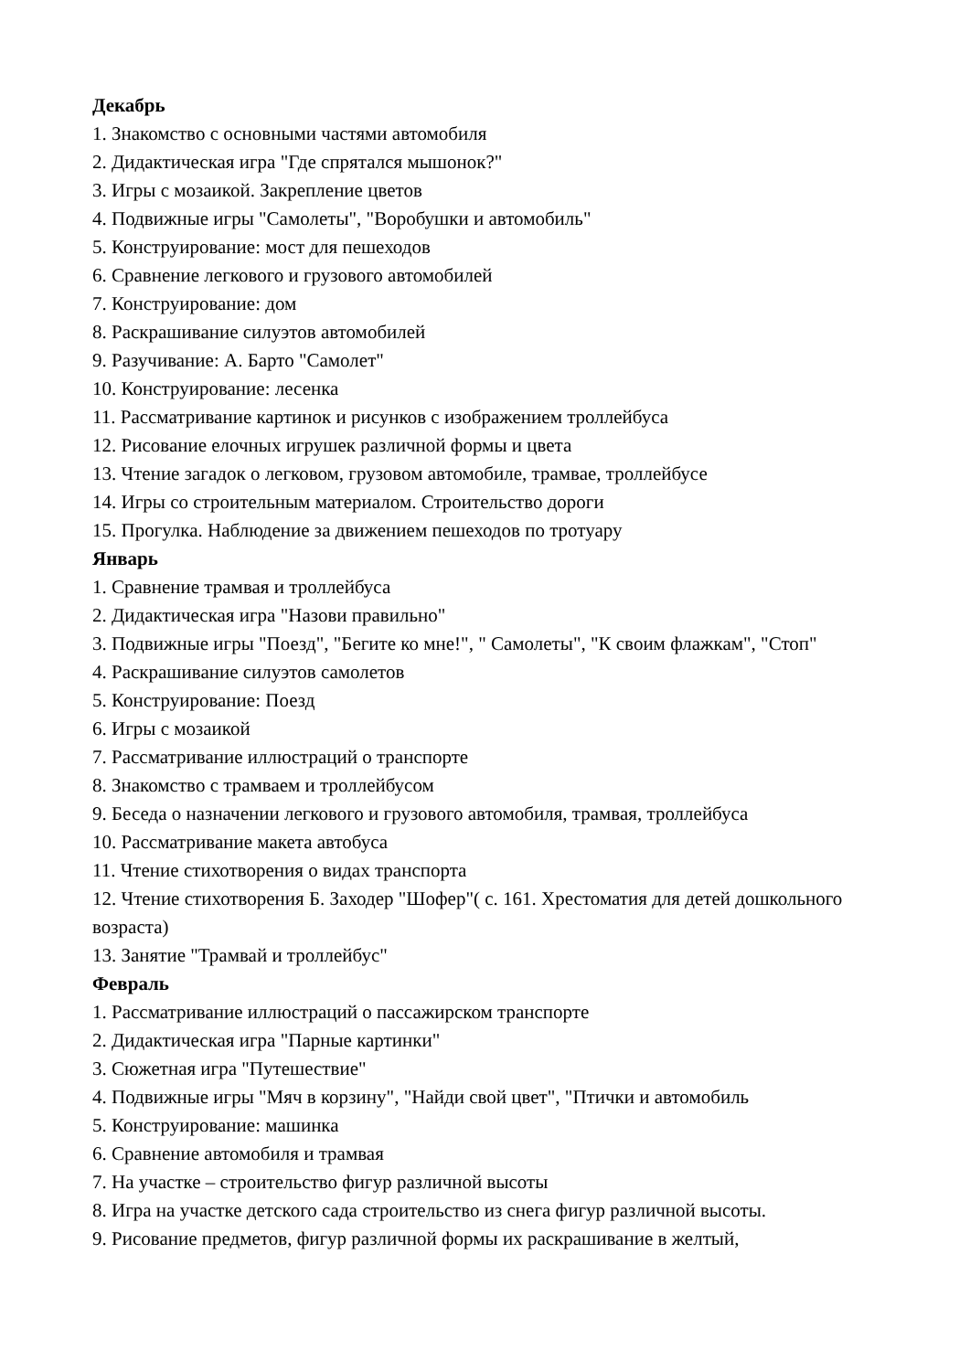Декабрь
1. Знакомство с основными частями автомобиля
2. Дидактическая игра "Где спрятался мышонок?"
3. Игры с мозаикой. Закрепление цветов
4. Подвижные игры "Самолеты", "Воробушки и автомобиль"
5. Конструирование: мост для пешеходов
6. Сравнение легкового и грузового автомобилей
7. Конструирование: дом
8. Раскрашивание силуэтов автомобилей
9. Разучивание: А. Барто "Самолет"
10. Конструирование: лесенка
11. Рассматривание картинок и рисунков с изображением троллейбуса
12. Рисование елочных игрушек различной формы и цвета
13. Чтение загадок о легковом, грузовом автомобиле, трамвае, троллейбусе
14. Игры со строительным материалом. Строительство дороги
15. Прогулка. Наблюдение за движением пешеходов по тротуару
Январь
1. Сравнение трамвая и троллейбуса
2. Дидактическая игра "Назови правильно"
3. Подвижные игры "Поезд", "Бегите ко мне!", " Самолеты", "К своим флажкам", "Стоп"
4. Раскрашивание силуэтов самолетов
5. Конструирование: Поезд
6. Игры с мозаикой
7. Рассматривание иллюстраций о транспорте
8. Знакомство с трамваем и троллейбусом
9. Беседа о назначении легкового и грузового автомобиля, трамвая, троллейбуса
10. Рассматривание макета автобуса
11. Чтение стихотворения о видах транспорта
12. Чтение стихотворения Б. Заходер "Шофер"( с. 161. Хрестоматия для детей дошкольного возраста)
13. Занятие "Трамвай и троллейбус"
Февраль
1. Рассматривание иллюстраций о пассажирском транспорте
2. Дидактическая игра "Парные картинки"
3. Сюжетная игра "Путешествие"
4. Подвижные игры "Мяч в корзину", "Найди свой цвет", "Птички и автомобиль
5. Конструирование: машинка
6. Сравнение автомобиля и трамвая
7. На участке – строительство фигур различной высоты
8. Игра на участке детского сада строительство из снега фигур различной высоты.
9. Рисование предметов, фигур различной формы их раскрашивание в желтый,